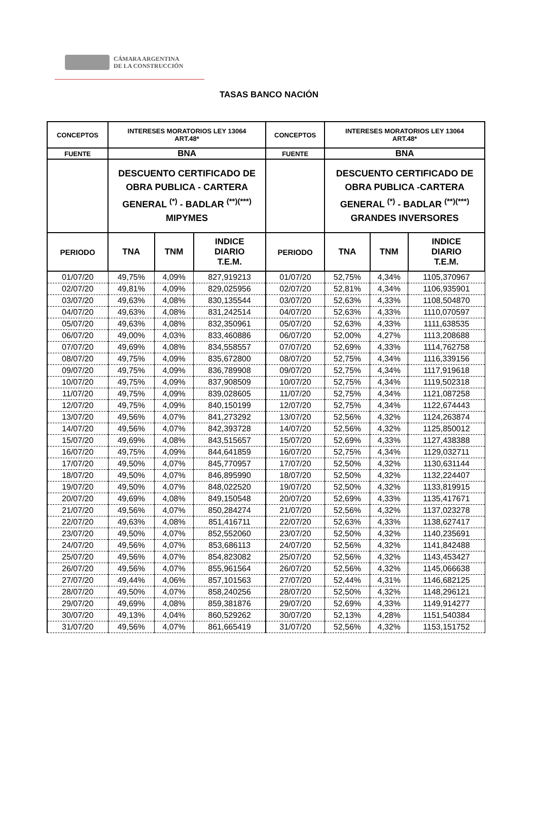CÁMARA ARGENTINA
DE LA CONSTRUCCIÓN
TASAS BANCO NACIÓN
| CONCEPTOS | INTERESES MORATORIOS LEY 13064 ART.48* | | | CONCEPTOS | INTERESES MORATORIOS LEY 13064 ART.48* | | |
| --- | --- | --- | --- | --- | --- | --- | --- |
| FUENTE | BNA | | | FUENTE | BNA | | |
| | DESCUENTO CERTIFICADO DE OBRA PUBLICA - CARTERA GENERAL <sup>(*)</sup> - BADLAR <sup>(**)(***)</sup> MIPYMES | | | | DESCUENTO CERTIFICADO DE OBRA PUBLICA -CARTERA GENERAL <sup>(*)</sup> - BADLAR <sup>(**)(***)</sup> GRANDES INVERSORES | | |
| PERIODO | TNA | TNM | INDICE DIARIO T.E.M. | PERIODO | TNA | TNM | INDICE DIARIO T.E.M. |
| 01/07/20 | 49,75% | 4,09% | 827,919213 | 01/07/20 | 52,75% | 4,34% | 1105,370967 |
| 02/07/20 | 49,81% | 4,09% | 829,025956 | 02/07/20 | 52,81% | 4,34% | 1106,935901 |
| 03/07/20 | 49,63% | 4,08% | 830,135544 | 03/07/20 | 52,63% | 4,33% | 1108,504870 |
| 04/07/20 | 49,63% | 4,08% | 831,242514 | 04/07/20 | 52,63% | 4,33% | 1110,070597 |
| 05/07/20 | 49,63% | 4,08% | 832,350961 | 05/07/20 | 52,63% | 4,33% | 1111,638535 |
| 06/07/20 | 49,00% | 4,03% | 833,460886 | 06/07/20 | 52,00% | 4,27% | 1113,208688 |
| 07/07/20 | 49,69% | 4,08% | 834,558557 | 07/07/20 | 52,69% | 4,33% | 1114,762758 |
| 08/07/20 | 49,75% | 4,09% | 835,672800 | 08/07/20 | 52,75% | 4,34% | 1116,339156 |
| 09/07/20 | 49,75% | 4,09% | 836,789908 | 09/07/20 | 52,75% | 4,34% | 1117,919618 |
| 10/07/20 | 49,75% | 4,09% | 837,908509 | 10/07/20 | 52,75% | 4,34% | 1119,502318 |
| 11/07/20 | 49,75% | 4,09% | 839,028605 | 11/07/20 | 52,75% | 4,34% | 1121,087258 |
| 12/07/20 | 49,75% | 4,09% | 840,150199 | 12/07/20 | 52,75% | 4,34% | 1122,674443 |
| 13/07/20 | 49,56% | 4,07% | 841,273292 | 13/07/20 | 52,56% | 4,32% | 1124,263874 |
| 14/07/20 | 49,56% | 4,07% | 842,393728 | 14/07/20 | 52,56% | 4,32% | 1125,850012 |
| 15/07/20 | 49,69% | 4,08% | 843,515657 | 15/07/20 | 52,69% | 4,33% | 1127,438388 |
| 16/07/20 | 49,75% | 4,09% | 844,641859 | 16/07/20 | 52,75% | 4,34% | 1129,032711 |
| 17/07/20 | 49,50% | 4,07% | 845,770957 | 17/07/20 | 52,50% | 4,32% | 1130,631144 |
| 18/07/20 | 49,50% | 4,07% | 846,895990 | 18/07/20 | 52,50% | 4,32% | 1132,224407 |
| 19/07/20 | 49,50% | 4,07% | 848,022520 | 19/07/20 | 52,50% | 4,32% | 1133,819915 |
| 20/07/20 | 49,69% | 4,08% | 849,150548 | 20/07/20 | 52,69% | 4,33% | 1135,417671 |
| 21/07/20 | 49,56% | 4,07% | 850,284274 | 21/07/20 | 52,56% | 4,32% | 1137,023278 |
| 22/07/20 | 49,63% | 4,08% | 851,416711 | 22/07/20 | 52,63% | 4,33% | 1138,627417 |
| 23/07/20 | 49,50% | 4,07% | 852,552060 | 23/07/20 | 52,50% | 4,32% | 1140,235691 |
| 24/07/20 | 49,56% | 4,07% | 853,686113 | 24/07/20 | 52,56% | 4,32% | 1141,842488 |
| 25/07/20 | 49,56% | 4,07% | 854,823082 | 25/07/20 | 52,56% | 4,32% | 1143,453427 |
| 26/07/20 | 49,56% | 4,07% | 855,961564 | 26/07/20 | 52,56% | 4,32% | 1145,066638 |
| 27/07/20 | 49,44% | 4,06% | 857,101563 | 27/07/20 | 52,44% | 4,31% | 1146,682125 |
| 28/07/20 | 49,50% | 4,07% | 858,240256 | 28/07/20 | 52,50% | 4,32% | 1148,296121 |
| 29/07/20 | 49,69% | 4,08% | 859,381876 | 29/07/20 | 52,69% | 4,33% | 1149,914277 |
| 30/07/20 | 49,13% | 4,04% | 860,529262 | 30/07/20 | 52,13% | 4,28% | 1151,540384 |
| 31/07/20 | 49,56% | 4,07% | 861,665419 | 31/07/20 | 52,56% | 4,32% | 1153,151752 |